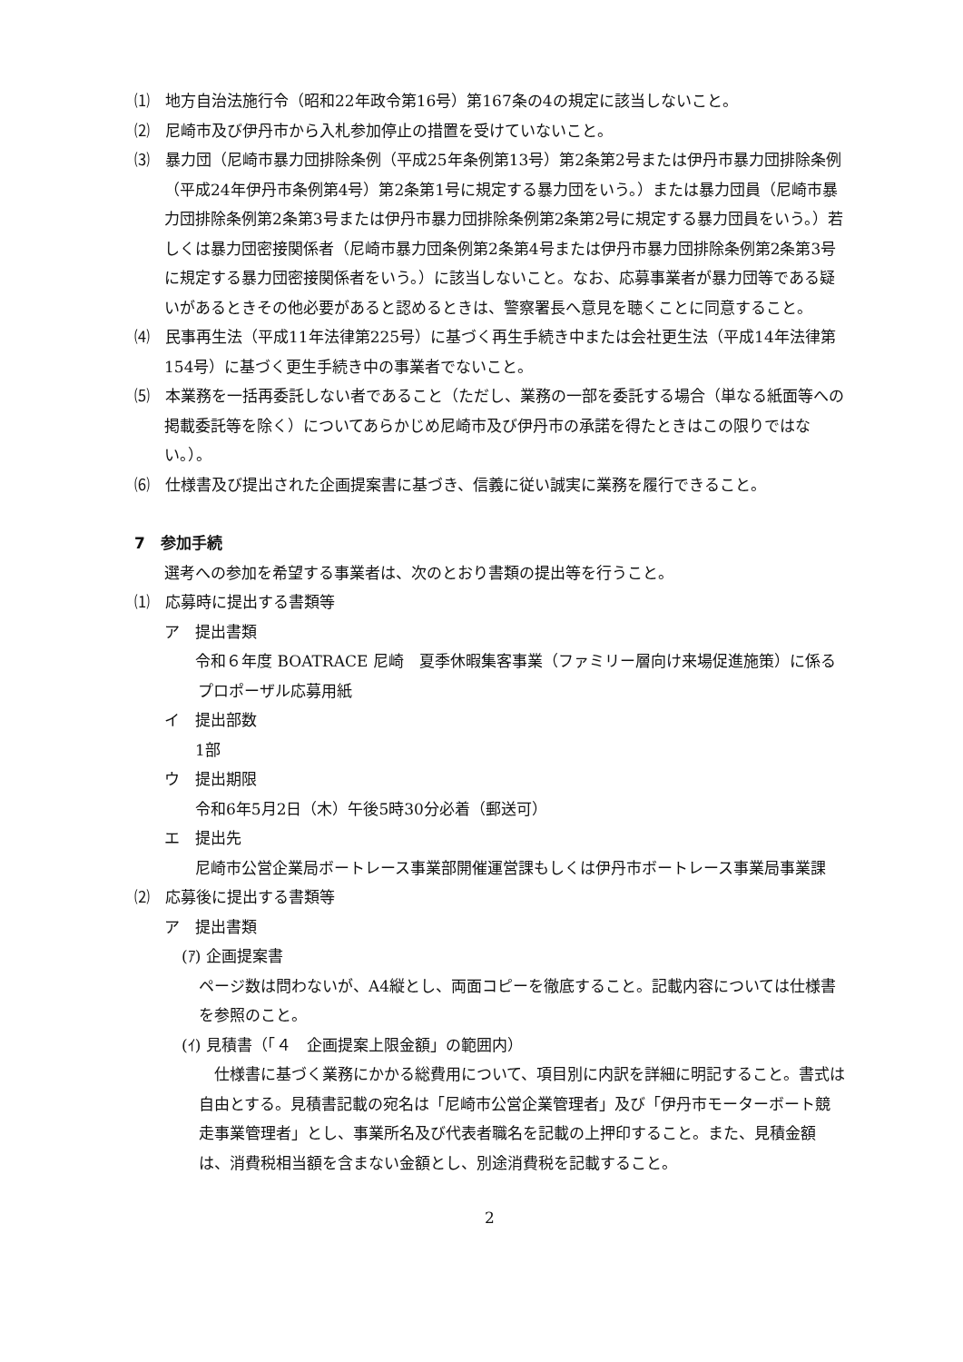⑴　地方自治法施行令（昭和22年政令第16号）第167条の4の規定に該当しないこと。
⑵　尼崎市及び伊丹市から入札参加停止の措置を受けていないこと。
⑶　暴力団（尼崎市暴力団排除条例（平成25年条例第13号）第2条第2号または伊丹市暴力団排除条例（平成24年伊丹市条例第4号）第2条第1号に規定する暴力団をいう。）または暴力団員（尼崎市暴力団排除条例第2条第3号または伊丹市暴力団排除条例第2条第2号に規定する暴力団員をいう。）若しくは暴力団密接関係者（尼崎市暴力団条例第2条第4号または伊丹市暴力団排除条例第2条第3号に規定する暴力団密接関係者をいう。）に該当しないこと。なお、応募事業者が暴力団等である疑いがあるときその他必要があると認めるときは、警察署長へ意見を聴くことに同意すること。
⑷　民事再生法（平成11年法律第225号）に基づく再生手続き中または会社更生法（平成14年法律第154号）に基づく更生手続き中の事業者でないこと。
⑸　本業務を一括再委託しない者であること（ただし、業務の一部を委託する場合（単なる紙面等への掲載委託等を除く）についてあらかじめ尼崎市及び伊丹市の承諾を得たときはこの限りではない。）。
⑹　仕様書及び提出された企画提案書に基づき、信義に従い誠実に業務を履行できること。
7　参加手続
選考への参加を希望する事業者は、次のとおり書類の提出等を行うこと。
⑴　応募時に提出する書類等
ア　提出書類
　令和６年度 BOATRACE 尼崎　夏季休暇集客事業（ファミリー層向け来場促進施策）に係るプロポーザル応募用紙
イ　提出部数
　　1部
ウ　提出期限
　　令和6年5月2日（木）午後5時30分必着（郵送可）
エ　提出先
　尼崎市公営企業局ボートレース事業部開催運営課もしくは伊丹市ボートレース事業局事業課
⑵　応募後に提出する書類等
ア　提出書類
(ｱ) 企画提案書
　ページ数は問わないが、A4縦とし、両面コピーを徹底すること。記載内容については仕様書を参照のこと。
(ｲ) 見積書（「４　企画提案上限金額」の範囲内）
仕様書に基づく業務にかかる総費用について、項目別に内訳を詳細に明記すること。書式は自由とする。見積書記載の宛名は「尼崎市公営企業管理者」及び「伊丹市モーターボート競走事業管理者」とし、事業所名及び代表者職名を記載の上押印すること。また、見積金額は、消費税相当額を含まない金額とし、別途消費税を記載すること。
2